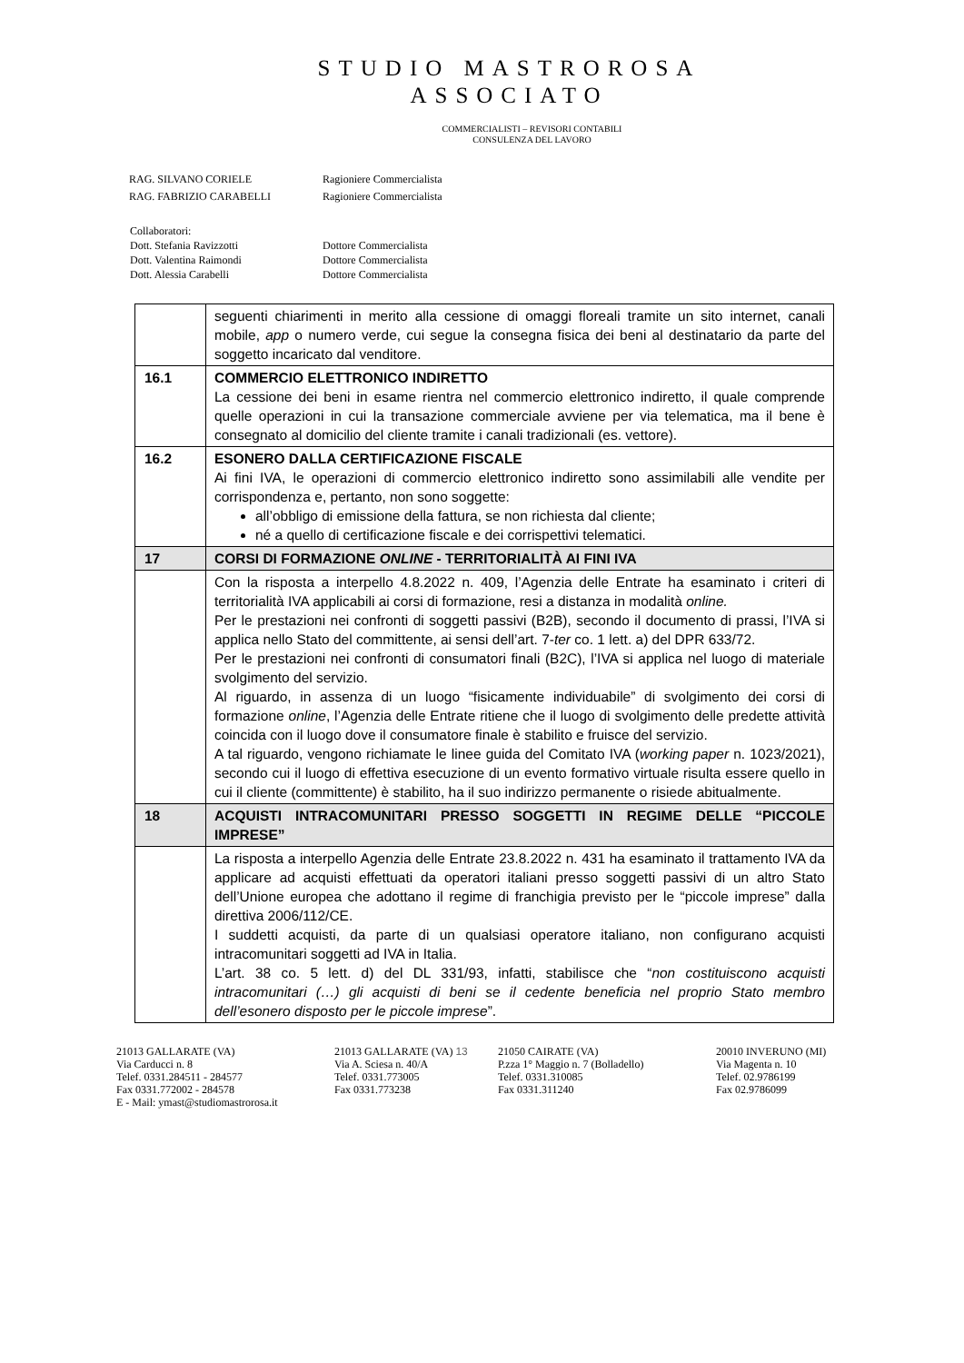STUDIO MASTROROSA
ASSOCIATO
COMMERCIALISTI – REVISORI CONTABILI
CONSULENZA DEL LAVORO
| RAG. SILVANO CORIELE | Ragioniere Commercialista |
| RAG. FABRIZIO CARABELLI | Ragioniere Commercialista |
| Collaboratori: | |
| Dott. Stefania Ravizzotti | Dottore Commercialista |
| Dott. Valentina Raimondi | Dottore Commercialista |
| Dott. Alessia Carabelli | Dottore Commercialista |
| | seguenti chiarimenti in merito alla cessione di omaggi floreali tramite un sito internet, canali mobile, app o numero verde, cui segue la consegna fisica dei beni al destinatario da parte del soggetto incaricato dal venditore. |
| 16.1 | COMMERCIO ELETTRONICO INDIRETTO La cessione dei beni in esame rientra nel commercio elettronico indiretto, il quale comprende quelle operazioni in cui la transazione commerciale avviene per via telematica, ma il bene è consegnato al domicilio del cliente tramite i canali tradizionali (es. vettore). |
| 16.2 | ESONERO DALLA CERTIFICAZIONE FISCALE Ai fini IVA, le operazioni di commercio elettronico indiretto sono assimilabili alle vendite per corrispondenza e, pertanto, non sono soggette: all’obbligo di emissione della fattura, se non richiesta dal cliente; né a quello di certificazione fiscale e dei corrispettivi telematici. |
| 17 | CORSI DI FORMAZIONE ONLINE - TERRITORIALITÀ AI FINI IVA |
| | Con la risposta a interpello 4.8.2022 n. 409, l’Agenzia delle Entrate ha esaminato i criteri di territorialità IVA applicabili ai corsi di formazione, resi a distanza in modalità online. Per le prestazioni nei confronti di soggetti passivi (B2B), secondo il documento di prassi, l’IVA si applica nello Stato del committente, ai sensi dell’art. 7- ter co. 1 lett. a) del DPR 633/72. Per le prestazioni nei confronti di consumatori finali (B2C), l’IVA si applica nel luogo di materiale svolgimento del servizio. Al riguardo, in assenza di un luogo “fisicamente individuabile” di svolgimento dei corsi di formazione online , l’Agenzia delle Entrate ritiene che il luogo di svolgimento delle predette attività coincida con il luogo dove il consumatore finale è stabilito e fruisce del servizio. A tal riguardo, vengono richiamate le linee guida del Comitato IVA ( working paper n. 1023/2021), secondo cui il luogo di effettiva esecuzione di un evento formativo virtuale risulta essere quello in cui il cliente (committente) è stabilito, ha il suo indirizzo permanente o risiede abitualmente. |
| 18 | ACQUISTI INTRACOMUNITARI PRESSO SOGGETTI IN REGIME DELLE “PICCOLE IMPRESE” |
| | La risposta a interpello Agenzia delle Entrate 23.8.2022 n. 431 ha esaminato il trattamento IVA da applicare ad acquisti effettuati da operatori italiani presso soggetti passivi di un altro Stato dell’Unione europea che adottano il regime di franchigia previsto per le “piccole imprese” dalla direttiva 2006/112/CE. I suddetti acquisti, da parte di un qualsiasi operatore italiano, non configurano acquisti intracomunitari soggetti ad IVA in Italia. L’art. 38 co. 5 lett. d) del DL 331/93, infatti, stabilisce che “ non costituiscono acquisti intracomunitari (…) gli acquisti di beni se il cedente beneficia nel proprio Stato membro dell’esonero disposto per le piccole imprese ”. |
21013 GALLARATE (VA)
Via Carducci n. 8
Telef. 0331.284511 - 284577
Fax 0331.772002 - 284578
E - Mail: ymast@studiomastrorosa.it
21013 GALLARATE (VA) 13
Via A. Sciesa n. 40/A
Telef. 0331.773005
Fax 0331.773238
21050 CAIRATE (VA)
P.zza 1° Maggio n. 7 (Bolladello)
Telef. 0331.310085
Fax 0331.311240
20010 INVERUNO (MI)
Via Magenta n. 10
Telef. 02.9786199
Fax 02.9786099